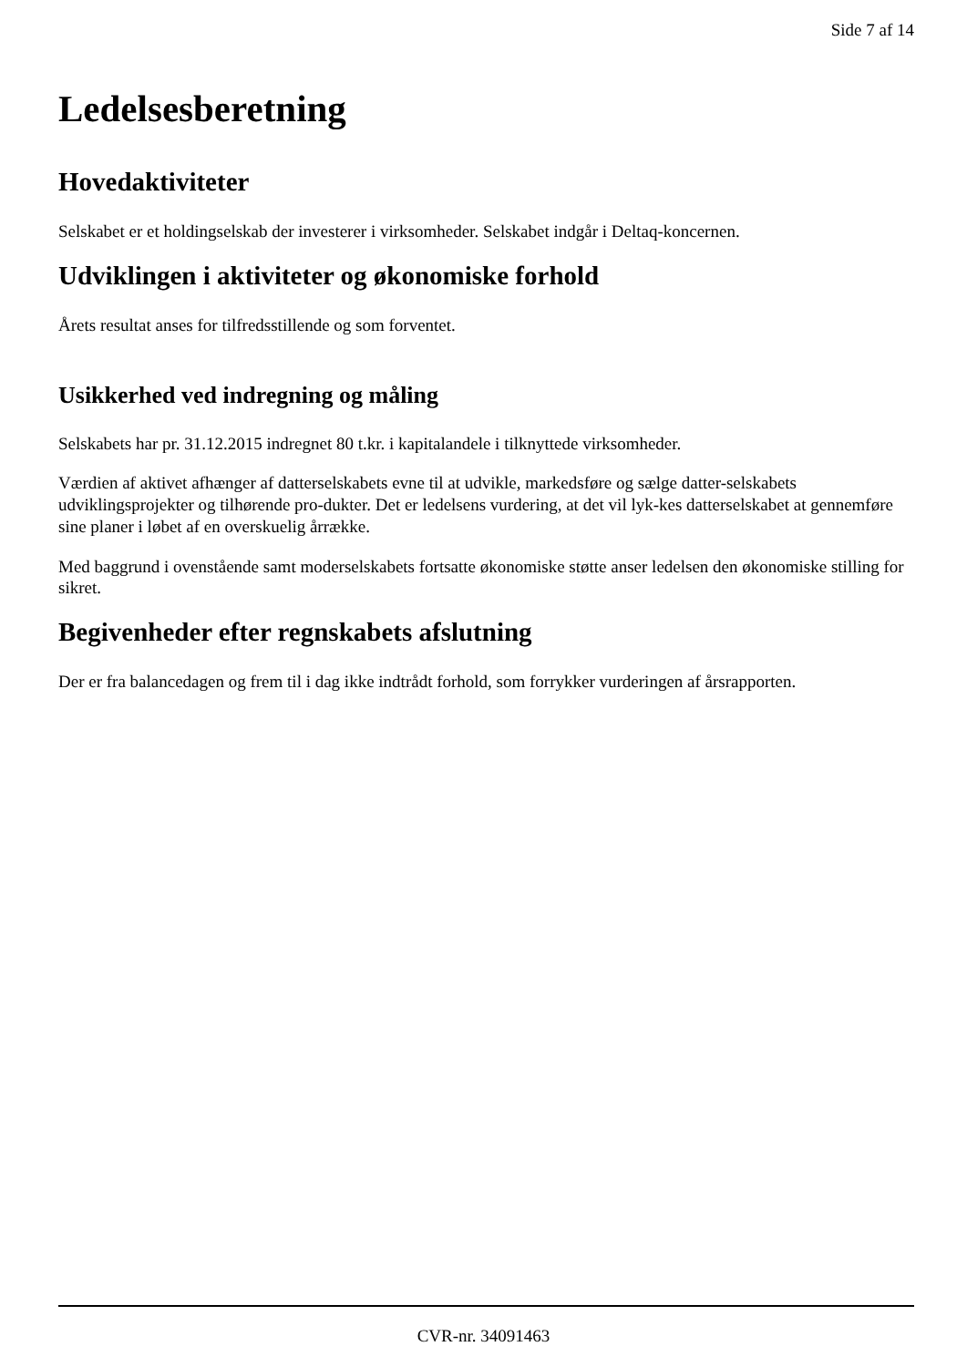Side 7 af 14
Ledelsesberetning
Hovedaktiviteter
Selskabet er et holdingselskab der investerer i virksomheder. Selskabet indgår i Deltaq-koncernen.
Udviklingen i aktiviteter og økonomiske forhold
Årets resultat anses for tilfredsstillende og som forventet.
Usikkerhed ved indregning og måling
Selskabets har pr. 31.12.2015 indregnet 80 t.kr. i kapitalandele i tilknyttede virksomheder.
Værdien af aktivet afhænger af datterselskabets evne til at udvikle, markedsføre og sælge datter-selskabets udviklingsprojekter og tilhørende pro-dukter. Det er ledelsens vurdering, at det vil lyk-kes datterselskabet at gennemføre sine planer i løbet af en overskuelig årrække.
Med baggrund i ovenstående samt moderselskabets fortsatte økonomiske støtte anser ledelsen den økonomiske stilling for sikret.
Begivenheder efter regnskabets afslutning
Der er fra balancedagen og frem til i dag ikke indtrådt forhold, som forrykker vurderingen af årsrapporten.
CVR-nr. 34091463